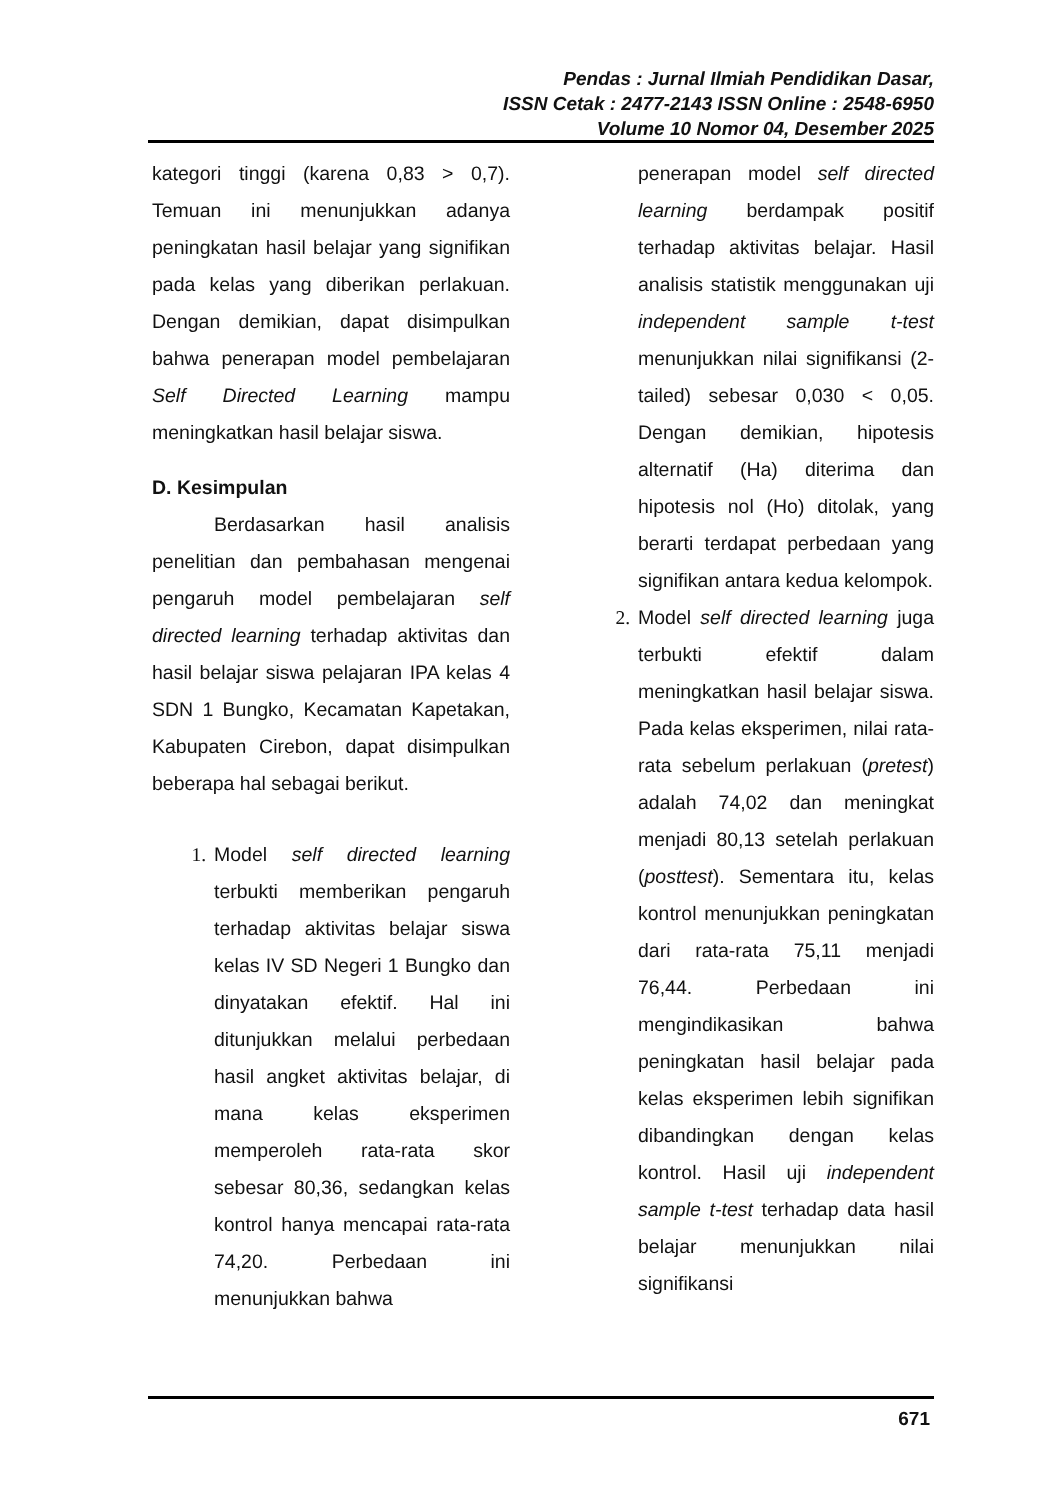Pendas : Jurnal Ilmiah Pendidikan Dasar,
ISSN Cetak : 2477-2143 ISSN Online : 2548-6950
Volume 10 Nomor 04, Desember 2025
kategori tinggi (karena 0,83 > 0,7). Temuan ini menunjukkan adanya peningkatan hasil belajar yang signifikan pada kelas yang diberikan perlakuan. Dengan demikian, dapat disimpulkan bahwa penerapan model pembelajaran Self Directed Learning mampu meningkatkan hasil belajar siswa.
D. Kesimpulan
Berdasarkan hasil analisis penelitian dan pembahasan mengenai pengaruh model pembelajaran self directed learning terhadap aktivitas dan hasil belajar siswa pelajaran IPA kelas 4 SDN 1 Bungko, Kecamatan Kapetakan, Kabupaten Cirebon, dapat disimpulkan beberapa hal sebagai berikut.
1. Model self directed learning terbukti memberikan pengaruh terhadap aktivitas belajar siswa kelas IV SD Negeri 1 Bungko dan dinyatakan efektif. Hal ini ditunjukkan melalui perbedaan hasil angket aktivitas belajar, di mana kelas eksperimen memperoleh rata-rata skor sebesar 80,36, sedangkan kelas kontrol hanya mencapai rata-rata 74,20. Perbedaan ini menunjukkan bahwa
penerapan model self directed learning berdampak positif terhadap aktivitas belajar. Hasil analisis statistik menggunakan uji independent sample t-test menunjukkan nilai signifikansi (2-tailed) sebesar 0,030 < 0,05. Dengan demikian, hipotesis alternatif (Ha) diterima dan hipotesis nol (Ho) ditolak, yang berarti terdapat perbedaan yang signifikan antara kedua kelompok.
2. Model self directed learning juga terbukti efektif dalam meningkatkan hasil belajar siswa. Pada kelas eksperimen, nilai rata-rata sebelum perlakuan (pretest) adalah 74,02 dan meningkat menjadi 80,13 setelah perlakuan (posttest). Sementara itu, kelas kontrol menunjukkan peningkatan dari rata-rata 75,11 menjadi 76,44. Perbedaan ini mengindikasikan bahwa peningkatan hasil belajar pada kelas eksperimen lebih signifikan dibandingkan dengan kelas kontrol. Hasil uji independent sample t-test terhadap data hasil belajar menunjukkan nilai signifikansi
671